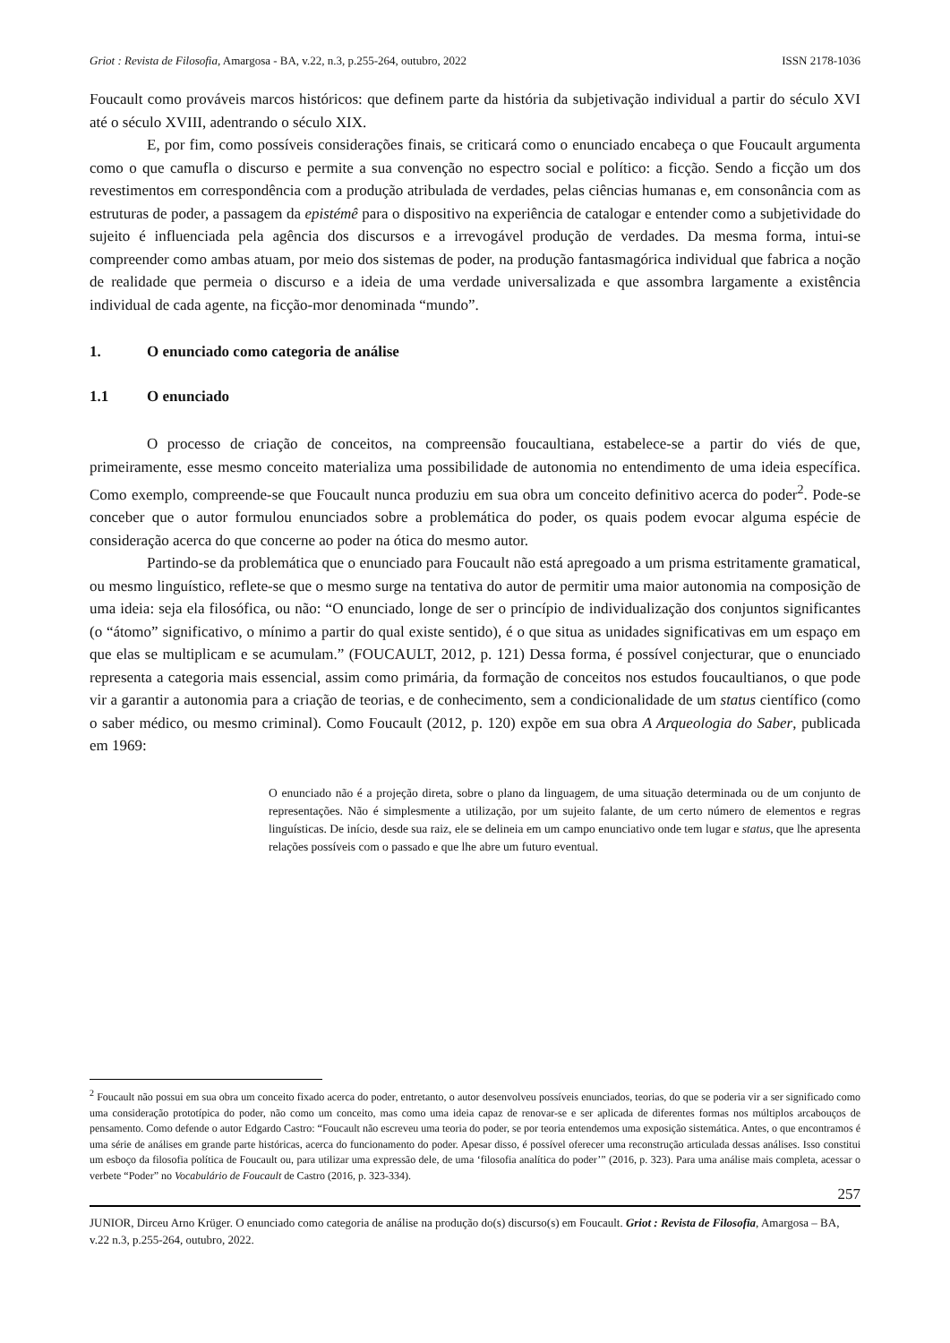Griot : Revista de Filosofia, Amargosa - BA, v.22, n.3, p.255-264, outubro, 2022 ISSN 2178-1036
Foucault como prováveis marcos históricos: que definem parte da história da subjetivação individual a partir do século XVI até o século XVIII, adentrando o século XIX.
E, por fim, como possíveis considerações finais, se criticará como o enunciado encabeça o que Foucault argumenta como o que camufla o discurso e permite a sua convenção no espectro social e político: a ficção. Sendo a ficção um dos revestimentos em correspondência com a produção atribulada de verdades, pelas ciências humanas e, em consonância com as estruturas de poder, a passagem da epistémê para o dispositivo na experiência de catalogar e entender como a subjetividade do sujeito é influenciada pela agência dos discursos e a irrevogável produção de verdades. Da mesma forma, intui-se compreender como ambas atuam, por meio dos sistemas de poder, na produção fantasmagórica individual que fabrica a noção de realidade que permeia o discurso e a ideia de uma verdade universalizada e que assombra largamente a existência individual de cada agente, na ficção-mor denominada “mundo”.
1. O enunciado como categoria de análise
1.1 O enunciado
O processo de criação de conceitos, na compreensão foucaultiana, estabelece-se a partir do viés de que, primeiramente, esse mesmo conceito materializa uma possibilidade de autonomia no entendimento de uma ideia específica. Como exemplo, compreende-se que Foucault nunca produziu em sua obra um conceito definitivo acerca do poder<sup>2</sup>. Pode-se conceber que o autor formulou enunciados sobre a problemática do poder, os quais podem evocar alguma espécie de consideração acerca do que concerne ao poder na ótica do mesmo autor.
Partindo-se da problemática que o enunciado para Foucault não está apregoado a um prisma estritamente gramatical, ou mesmo linguístico, reflete-se que o mesmo surge na tentativa do autor de permitir uma maior autonomia na composição de uma ideia: seja ela filosófica, ou não: “O enunciado, longe de ser o princípio de individualização dos conjuntos significantes (o “átomo” significativo, o mínimo a partir do qual existe sentido), é o que situa as unidades significativas em um espaço em que elas se multiplicam e se acumulam.” (FOUCAULT, 2012, p. 121) Dessa forma, é possível conjecturar, que o enunciado representa a categoria mais essencial, assim como primária, da formação de conceitos nos estudos foucaultianos, o que pode vir a garantir a autonomia para a criação de teorias, e de conhecimento, sem a condicionalidade de um status científico (como o saber médico, ou mesmo criminal). Como Foucault (2012, p. 120) expõe em sua obra A Arqueologia do Saber, publicada em 1969:
O enunciado não é a projeção direta, sobre o plano da linguagem, de uma situação determinada ou de um conjunto de representações. Não é simplesmente a utilização, por um sujeito falante, de um certo número de elementos e regras linguísticas. De início, desde sua raiz, ele se delineia em um campo enunciativo onde tem lugar e status, que lhe apresenta relações possíveis com o passado e que lhe abre um futuro eventual.
<sup>2</sup> Foucault não possui em sua obra um conceito fixado acerca do poder, entretanto, o autor desenvolveu possíveis enunciados, teorias, do que se poderia vir a ser significado como uma consideração prototípica do poder, não como um conceito, mas como uma ideia capaz de renovar-se e ser aplicada de diferentes formas nos múltiplos arcabouços de pensamento. Como defende o autor Edgardo Castro: “Foucault não escreveu uma teoria do poder, se por teoria entendemos uma exposição sistemática. Antes, o que encontramos é uma série de análises em grande parte históricas, acerca do funcionamento do poder. Apesar disso, é possível oferecer uma reconstrução articulada dessas análises. Isso constitui um esboço da filosofia política de Foucault ou, para utilizar uma expressão dele, de uma ‘filosofia analítica do poder’” (2016, p. 323). Para uma análise mais completa, acessar o verbete “Poder” no Vocabulário de Foucault de Castro (2016, p. 323-334).
257
JUNIOR, Dirceu Arno Krüger. O enunciado como categoria de análise na produção do(s) discurso(s) em Foucault. Griot : Revista de Filosofia, Amargosa – BA, v.22 n.3, p.255-264, outubro, 2022.